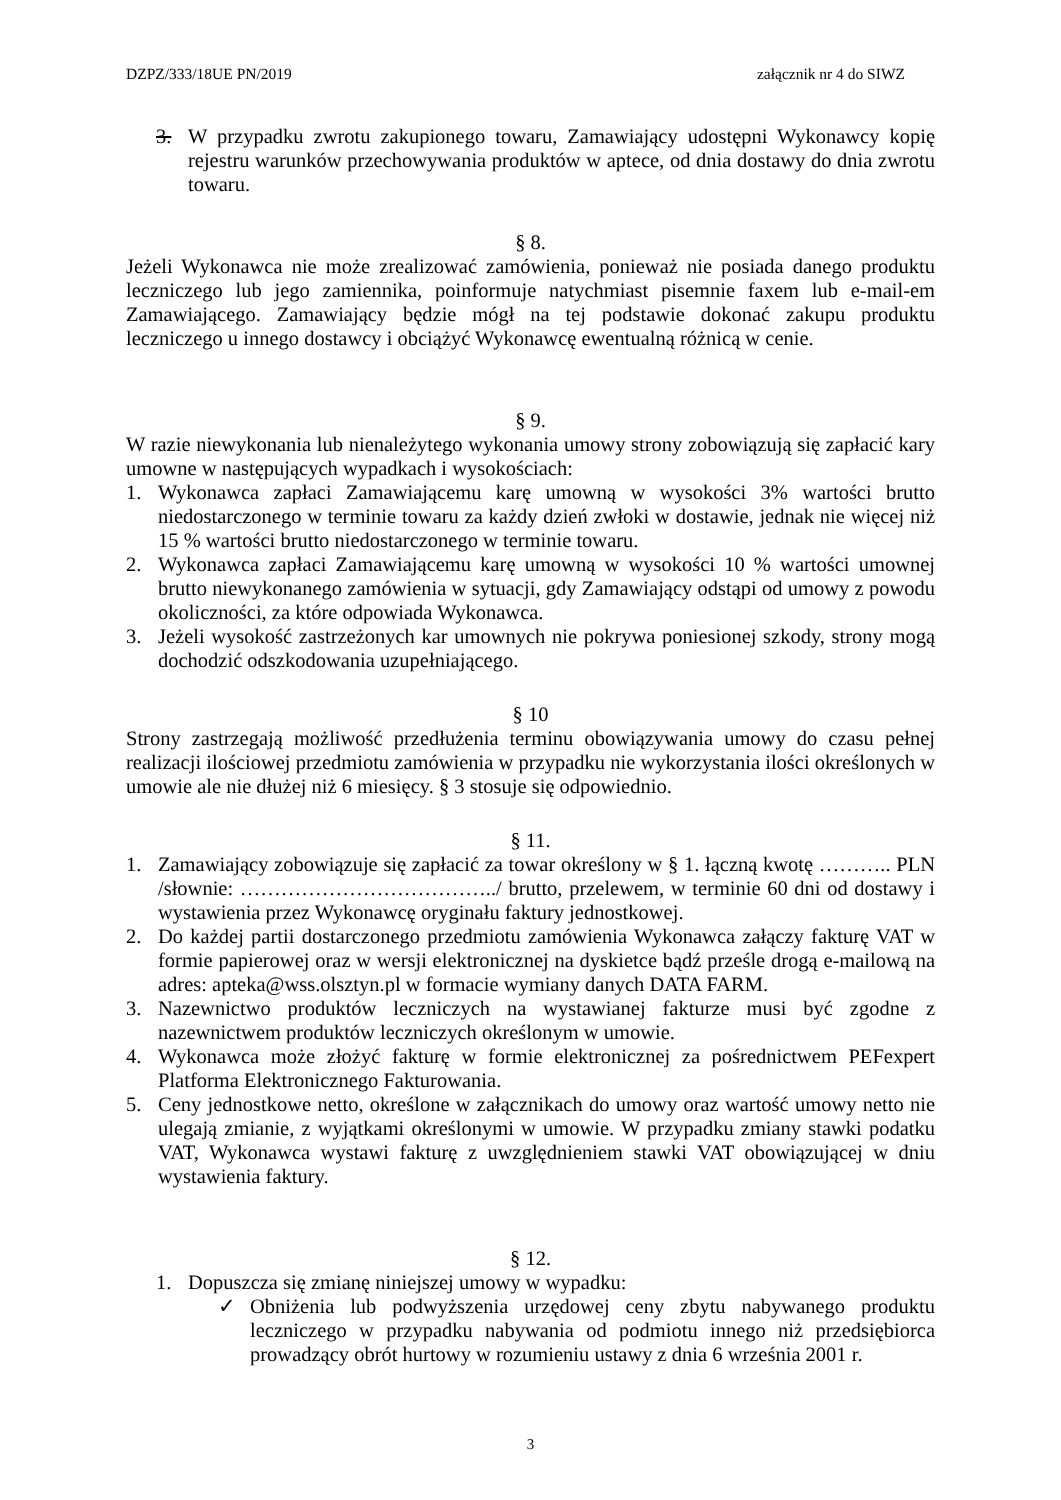DZPZ/333/18UE PN/2019 załącznik nr 4 do SIWZ
3. W przypadku zwrotu zakupionego towaru, Zamawiający udostępni Wykonawcy kopię rejestru warunków przechowywania produktów w aptece, od dnia dostawy do dnia zwrotu towaru.
§ 8.
Jeżeli Wykonawca nie może zrealizować zamówienia, ponieważ nie posiada danego produktu leczniczego lub jego zamiennika, poinformuje natychmiast pisemnie faxem lub e-mail-em Zamawiającego. Zamawiający będzie mógł na tej podstawie dokonać zakupu produktu leczniczego u innego dostawcy i obciążyć Wykonawcę ewentualną różnicą w cenie.
§ 9.
W razie niewykonania lub nienależytego wykonania umowy strony zobowiązują się zapłacić kary umowne w następujących wypadkach i wysokościach:
1. Wykonawca zapłaci Zamawiającemu karę umowną w wysokości 3% wartości brutto niedostarczonego w terminie towaru za każdy dzień zwłoki w dostawie, jednak nie więcej niż 15 % wartości brutto niedostarczonego w terminie towaru.
2. Wykonawca zapłaci Zamawiającemu karę umowną w wysokości 10 % wartości umownej brutto niewykonanego zamówienia w sytuacji, gdy Zamawiający odstąpi od umowy z powodu okoliczności, za które odpowiada Wykonawca.
3. Jeżeli wysokość zastrzeżonych kar umownych nie pokrywa poniesionej szkody, strony mogą dochodzić odszkodowania uzupełniającego.
§ 10
Strony zastrzegają możliwość przedłużenia terminu obowiązywania umowy do czasu pełnej realizacji ilościowej przedmiotu zamówienia w przypadku nie wykorzystania ilości określonych w umowie ale nie dłużej niż 6 miesięcy. § 3 stosuje się odpowiednio.
§ 11.
1. Zamawiający zobowiązuje się zapłacić za towar określony w § 1. łączną kwotę ……….. PLN /słownie: ………………………………../ brutto, przelewem, w terminie 60 dni od dostawy i wystawienia przez Wykonawcę oryginału faktury jednostkowej.
2. Do każdej partii dostarczonego przedmiotu zamówienia Wykonawca załączy fakturę VAT w formie papierowej oraz w wersji elektronicznej na dyskietce bądź prześle drogą e-mailową na adres: apteka@wss.olsztyn.pl w formacie wymiany danych DATA FARM.
3. Nazewnictwo produktów leczniczych na wystawianej fakturze musi być zgodne z nazewnictwem produktów leczniczych określonym w umowie.
4. Wykonawca może złożyć fakturę w formie elektronicznej za pośrednictwem PEFexpert Platforma Elektronicznego Fakturowania.
5. Ceny jednostkowe netto, określone w załącznikach do umowy oraz wartość umowy netto nie ulegają zmianie, z wyjątkami określonymi w umowie. W przypadku zmiany stawki podatku VAT, Wykonawca wystawi fakturę z uwzględnieniem stawki VAT obowiązującej w dniu wystawienia faktury.
§ 12.
1. Dopuszcza się zmianę niniejszej umowy w wypadku:
✓ Obniżenia lub podwyższenia urzędowej ceny zbytu nabywanego produktu leczniczego w przypadku nabywania od podmiotu innego niż przedsiębiorca prowadzący obrót hurtowy w rozumieniu ustawy z dnia 6 września 2001 r.
3